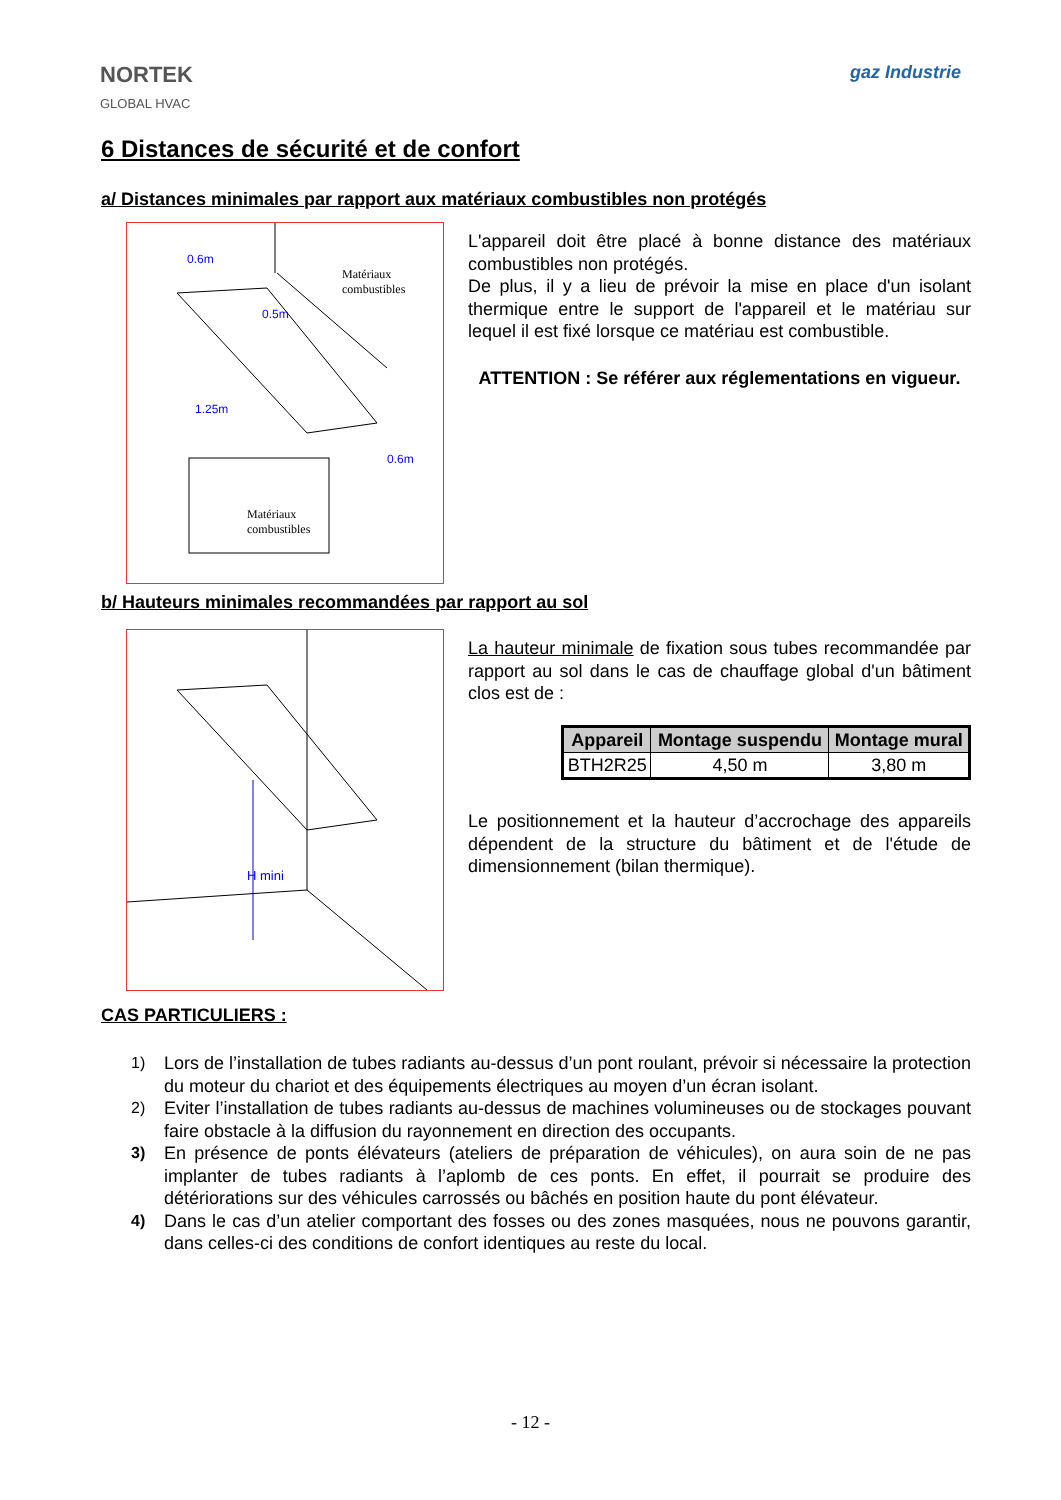NORTEK
GLOBAL HVAC
gaz Industrie
6 Distances de sécurité et de confort
a/ Distances minimales par rapport aux matériaux combustibles non protégés
Matériaux
combustibles
Matériaux
combustibles
0.6m
0.5m
1.25m
0.6m
L'appareil doit être placé à bonne distance des matériaux combustibles non protégés.
De plus, il y a lieu de prévoir la mise en place d'un isolant thermique entre le support de l'appareil et le matériau sur lequel il est fixé lorsque ce matériau est combustible.
ATTENTION : Se référer aux réglementations en vigueur.
b/ Hauteurs minimales recommandées par rapport au sol
H mini
La hauteur minimale de fixation sous tubes recommandée par rapport au sol dans le cas de chauffage global d'un bâtiment clos est de :
| Appareil | Montage suspendu | Montage mural |
| --- | --- | --- |
| BTH2R25 | 4,50 m | 3,80 m |
Le positionnement et la hauteur d’accrochage des appareils dépendent de la structure du bâtiment et de l'étude de dimensionnement (bilan thermique).
CAS PARTICULIERS :
1) Lors de l’installation de tubes radiants au-dessus d’un pont roulant, prévoir si nécessaire la protection du moteur du chariot et des équipements électriques au moyen d’un écran isolant.
2) Eviter l’installation de tubes radiants au-dessus de machines volumineuses ou de stockages pouvant faire obstacle à la diffusion du rayonnement en direction des occupants.
3) En présence de ponts élévateurs (ateliers de préparation de véhicules), on aura soin de ne pas implanter de tubes radiants à l’aplomb de ces ponts. En effet, il pourrait se produire des détériorations sur des véhicules carrossés ou bâchés en position haute du pont élévateur.
4) Dans le cas d’un atelier comportant des fosses ou des zones masquées, nous ne pouvons garantir, dans celles-ci des conditions de confort identiques au reste du local.
- 12 -